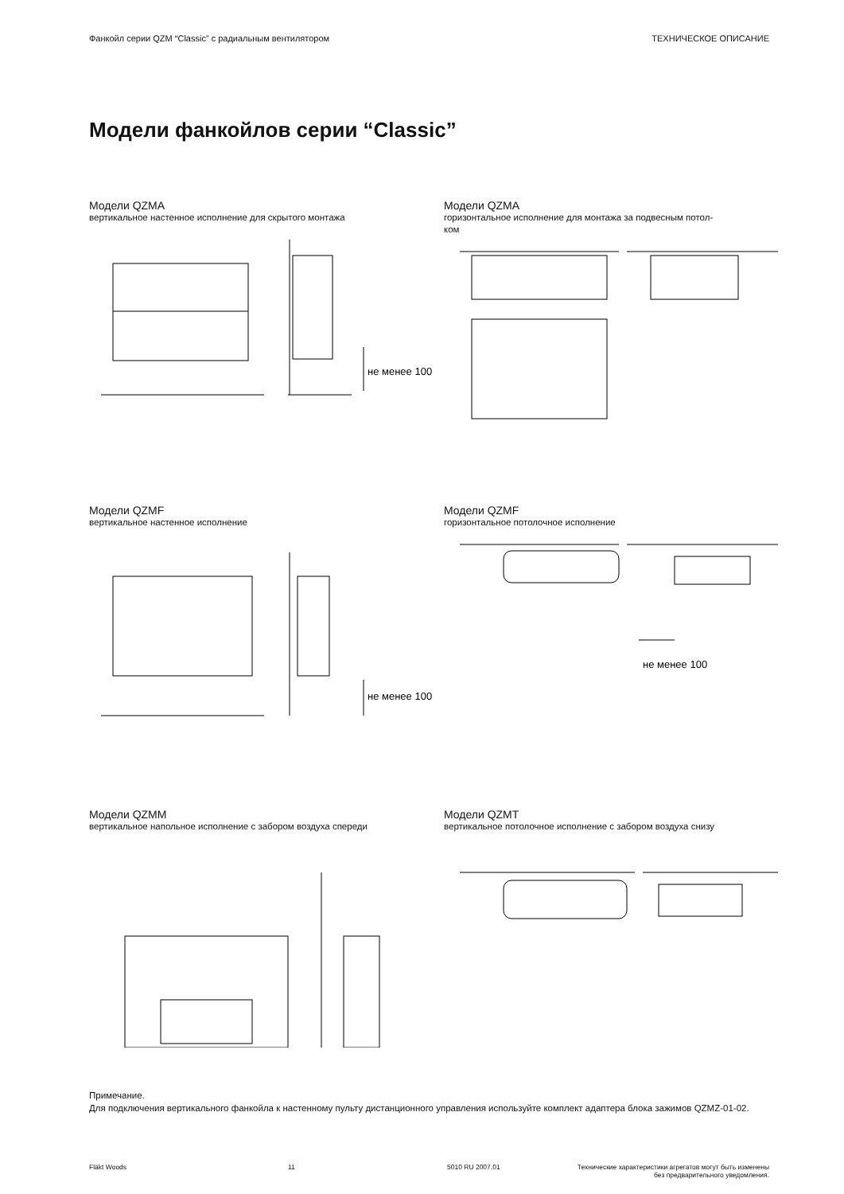Фанкойл серии QZM “Classic” с радиальным вентилятором ТЕХНИЧЕСКОЕ ОПИСАНИЕ
Модели фанкойлов серии “Classic”
Модели QZMA
вертикальное настенное исполнение для скрытого монтажа
не менее 100
Модели QZMA
горизонтальное исполнение для монтажа за подвесным потол-
ком
Модели QZMF
вертикальное настенное исполнение
не менее 100
Модели QZMF
горизонтальное потолочное исполнение
не менее 100
Модели QZMM
вертикальное напольное исполнение с забором воздуха спереди
Модели QZMT
вертикальное потолочное исполнение с забором воздуха снизу
Примечание.
Для подключения вертикального фанкойла к настенному пульту дистанционного управления используйте комплект адаптера блока зажимов QZMZ-01-02.
Fläkt Woods 11 5010 RU 2007.01 Технические характеристики агрегатов могут быть изменены
без предварительного уведомления.